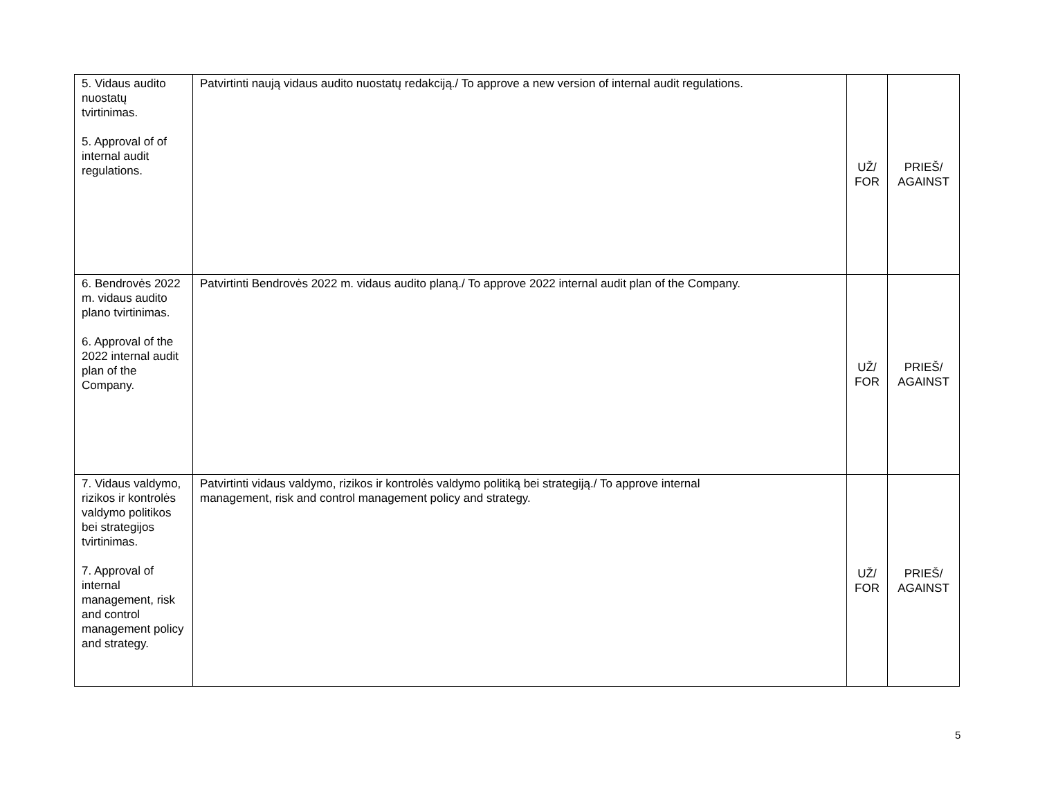| 5. Vidaus audito nuostatų tvirtinimas. 5. Approval of of internal audit regulations. | Patvirtinti naują vidaus audito nuostatų redakciją./ To approve a new version of internal audit regulations. | UŽ/ FOR | PRIEŠ/ AGAINST |
| 6. Bendrovės 2022 m. vidaus audito plano tvirtinimas. 6. Approval of the 2022 internal audit plan of the Company. | Patvirtinti Bendrovės 2022 m. vidaus audito planą./ To approve 2022 internal audit plan of the Company. | UŽ/ FOR | PRIEŠ/ AGAINST |
| 7. Vidaus valdymo, rizikos ir kontrolės valdymo politikos bei strategijos tvirtinimas. 7. Approval of internal management, risk and control management policy and strategy. | Patvirtinti vidaus valdymo, rizikos ir kontrolės valdymo politiką bei strategiją./ To approve internal management, risk and control management policy and strategy. | UŽ/ FOR | PRIEŠ/ AGAINST |
5